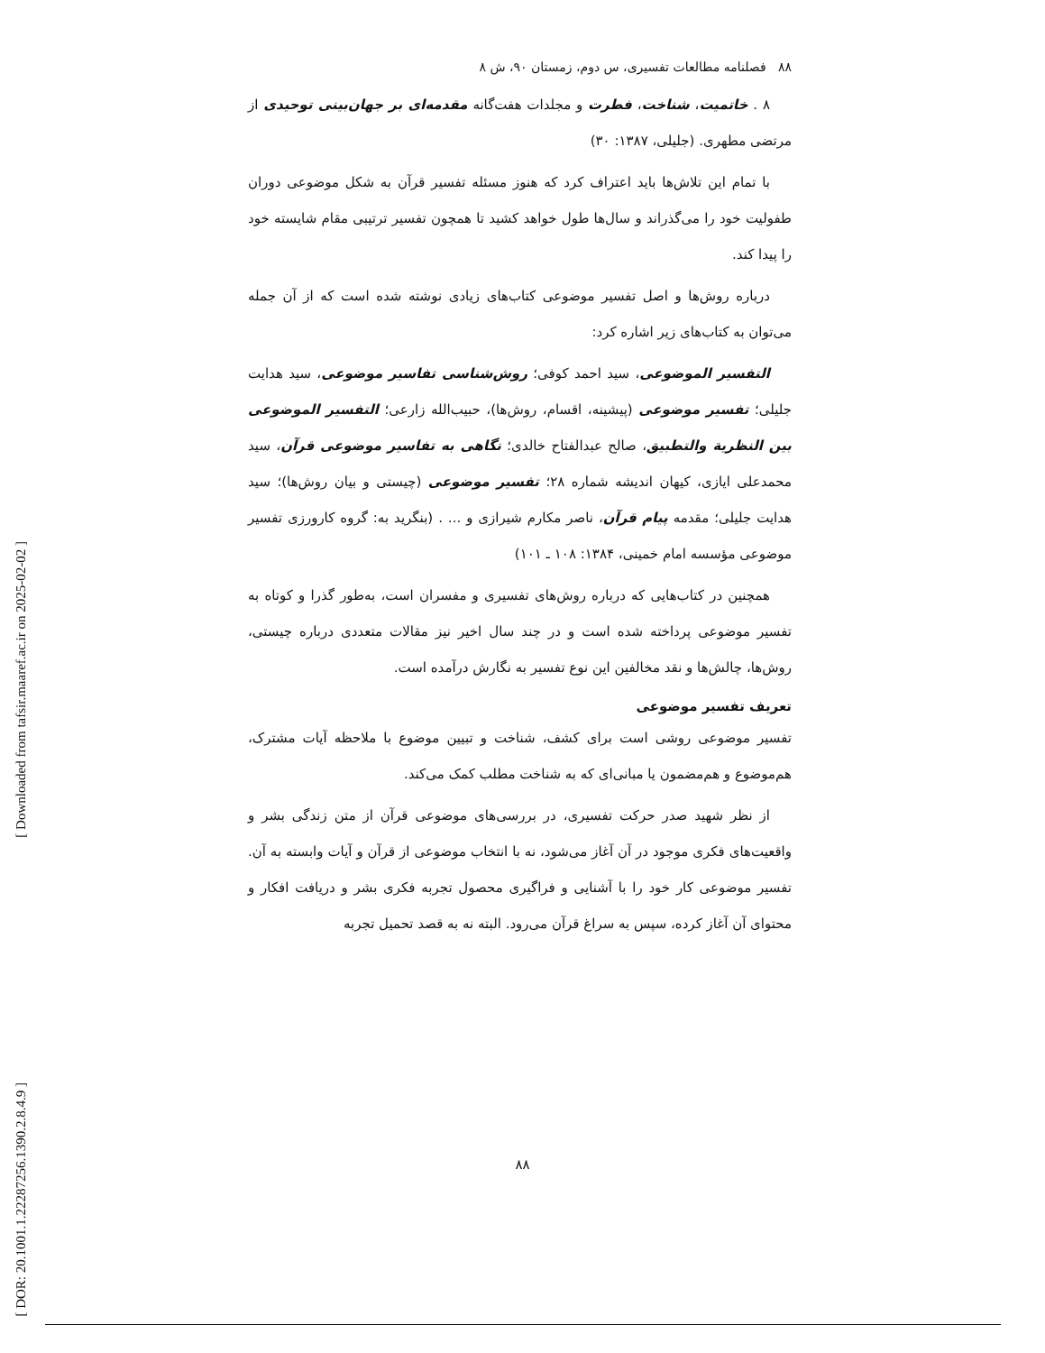[ Downloaded from tafsir.maaref.ac.ir on 2025-02-02 ]
[ DOR: 20.1001.1.22287256.1390.2.8.4.9 ]
۸۸ فصلنامه مطالعات تفسیری، س دوم، زمستان ۹۰، ش ۸
۸ . خاتمیت، شناخت، فطرت و مجلدات هفت‌گانه مقدمه‌ای بر جهان‌بینی توحیدی از مرتضی مطهری. (جلیلی، ۱۳۸۷: ۳۰)
با تمام این تلاش‌ها باید اعتراف کرد که هنوز مسئله تفسیر قرآن به شکل موضوعی دوران طفولیت خود را می‌گذراند و سال‌ها طول خواهد کشید تا همچون تفسیر ترتیبی مقام شایسته خود را پیدا کند.
درباره روش‌ها و اصل تفسیر موضوعی کتاب‌های زیادی نوشته شده است که از آن جمله می‌توان به کتاب‌های زیر اشاره کرد:
التفسیر الموضوعی، سید احمد کوفی؛ روش‌شناسی تفاسیر موضوعی، سید هدایت جلیلی؛ تفسیر موضوعی (پیشینه، اقسام، روش‌ها)، حبیب‌الله زارعی؛ التفسیر الموضوعی بین النظریة والتطبیق، صالح عبدالفتاح خالدی؛ نگاهی به تفاسیر موضوعی قرآن، سید محمدعلی ایازی، کیهان اندیشه شماره ۲۸؛ تفسیر موضوعی (چیستی و بیان روش‌ها)؛ سید هدایت جلیلی؛ مقدمه پیام قرآن، ناصر مکارم شیرازی و ... . (بنگرید به: گروه کارورزی تفسیر موضوعی مؤسسه امام خمینی، ۱۳۸۴: ۱۰۸ ـ ۱۰۱)
همچنین در کتاب‌هایی که درباره روش‌های تفسیری و مفسران است، به‌طور گذرا و کوتاه به تفسیر موضوعی پرداخته شده است و در چند سال اخیر نیز مقالات متعددی درباره چیستی، روش‌ها، چالش‌ها و نقد مخالفین این نوع تفسیر به نگارش درآمده است.
تعریف تفسیر موضوعی
تفسیر موضوعی روشی است برای کشف، شناخت و تبیین موضوع با ملاحظه آیات مشترک، هم‌موضوع و هم‌مضمون یا مبانی‌ای که به شناخت مطلب کمک می‌کند.
از نظر شهید صدر حرکت تفسیری، در بررسی‌های موضوعی قرآن از متن زندگی بشر و واقعیت‌های فکری موجود در آن آغاز می‌شود، نه با انتخاب موضوعی از قرآن و آیات وابسته به آن. تفسیر موضوعی کار خود را با آشنایی و فراگیری محصول تجربه فکری بشر و دریافت افکار و محتوای آن آغاز کرده، سپس به سراغ قرآن می‌رود. البته نه به قصد تحمیل تجربه
۸۸